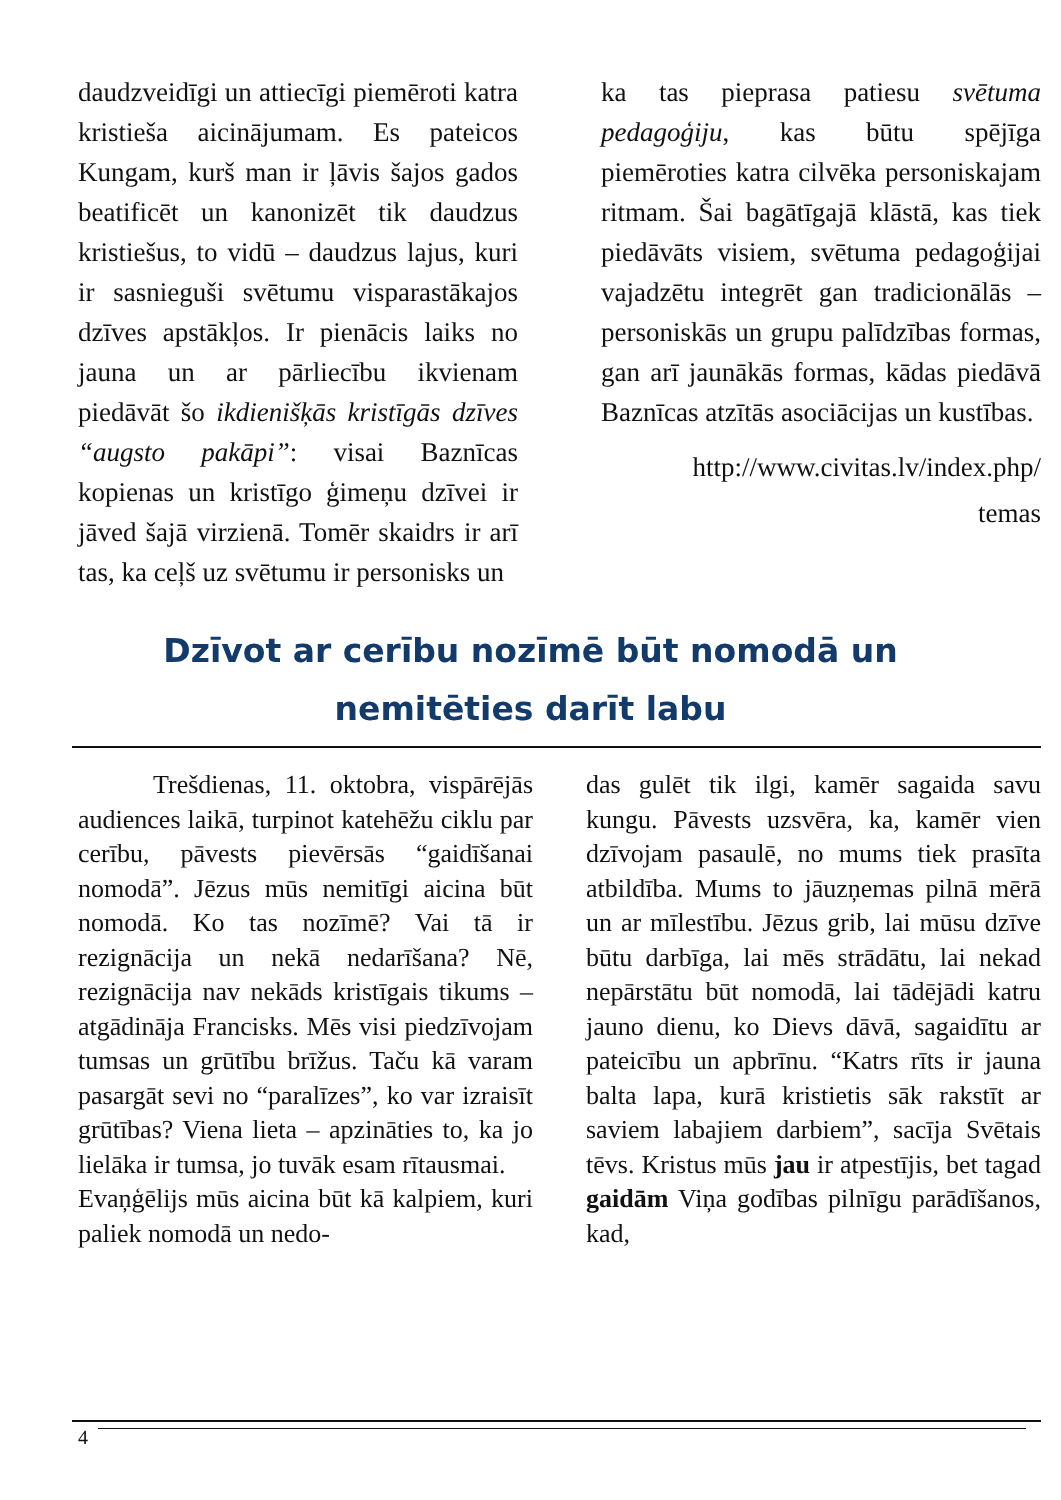daudzveidīgi un attiecīgi piemēroti katra kristieša aicinājumam. Es pateicos Kungam, kurš man ir ļāvis šajos gados beatificēt un kanonizēt tik daudzus kristiešus, to vidū – daudzus lajus, kuri ir sasnieguši svētumu visparastākajos dzīves apstākļos. Ir pienācis laiks no jauna un ar pārliecību ikvienam piedāvāt šo ikdienišķās kristīgās dzīves “augsto pakāpi”: visai Baznīcas kopienas un kristīgo ģimeņu dzīvei ir jāved šajā virzienā. Tomēr skaidrs ir arī tas, ka ceļš uz svētumu ir personisks un
ka tas pieprasa patiesu svētuma pedagoģiju, kas būtu spējīga piemēroties katra cilvēka personiskajam ritmam. Šai bagātīgajā klāstā, kas tiek piedāvāts visiem, svētuma pedagoģijai vajadzētu integrēt gan tradicionālās – personiskās un grupu palīdzības formas, gan arī jaunākās formas, kādas piedāvā Baznīcas atzītās asociācijas un kustības.
http://www.civitas.lv/index.php/
temas
Dzīvot ar cerību nozīmē būt nomodā un nemitēties darīt labu
Trešdienas, 11. oktobra, vispārējās audiences laikā, turpinot katehēžu ciklu par cerību, pāvests pievērsās “gaidīšanai nomodā”. Jēzus mūs nemitīgi aicina būt nomodā. Ko tas nozīmē? Vai tā ir rezignācija un nekā nedarīšana? Nē, rezignācija nav nekāds kristīgais tikums – atgādināja Francisks. Mēs visi piedzīvojam tumsas un grūtību brīžus. Taču kā varam pasargāt sevi no “paralīzes”, ko var izraisīt grūtības? Viena lieta – apzināties to, ka jo lielāka ir tumsa, jo tuvāk esam rītausmai.
Evaņģēlijs mūs aicina būt kā kalpiem, kuri paliek nomodā un nedo-
das gulēt tik ilgi, kamēr sagaida savu kungu. Pāvests uzsvēra, ka, kamēr vien dzīvojam pasaulē, no mums tiek prasīta atbildība. Mums to jāuzņemas pilnā mērā un ar mīlestību. Jēzus grib, lai mūsu dzīve būtu darbīga, lai mēs strādātu, lai nekad nepārstātu būt nomodā, lai tādējādi katru jauno dienu, ko Dievs dāvā, sagaidītu ar pateicību un apbrīnu. “Katrs rīts ir jauna balta lapa, kurā kristietis sāk rakstīt ar saviem labajiem darbiem”, sacīja Svētais tēvs. Kristus mūs jau ir atpestījis, bet tagad gaidām Viņa godības pilnīgu parādīšanos, kad,
4